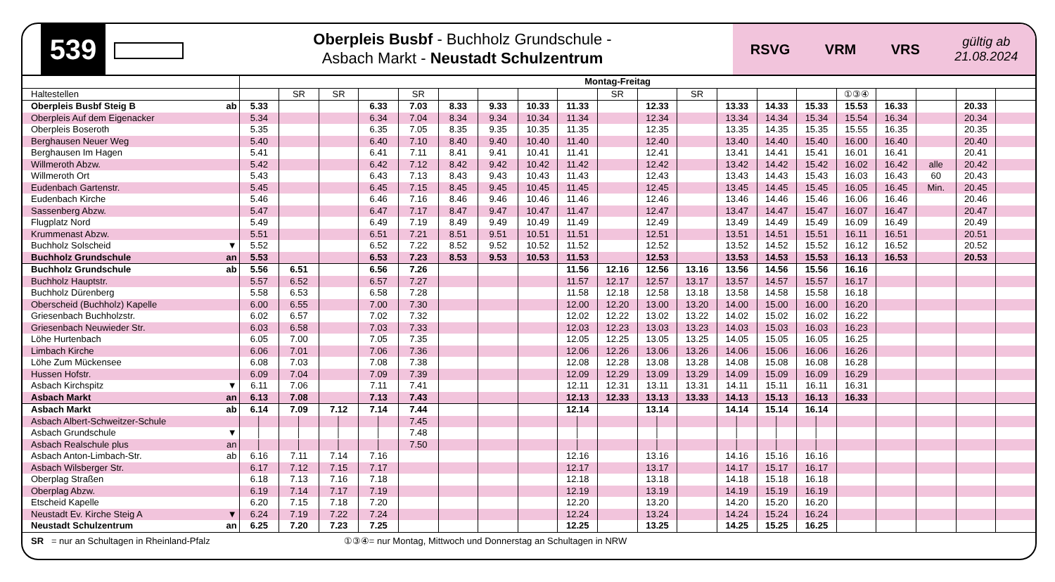539
Oberpleis Busbf - Buchholz Grundschule -
Asbach Markt - Neustadt Schulzentrum
RSVG VRM VRS gültig ab
21.08.2024
| | | Montag-Freitag | | | | | | | | | | | | | | | | | | | |
| Haltestellen | | | SR | SR | | SR | | | | | SR | | SR | | | | ①③④ | | | | |
| Oberpleis Busbf Steig B | ab | 5.33 | | | 6.33 | 7.03 | 8.33 | 9.33 | 10.33 | 11.33 | | 12.33 | | 13.33 | 14.33 | 15.33 | 15.53 | 16.33 | | 20.33 | |
| Oberpleis Auf dem Eigenacker | | 5.34 | | | 6.34 | 7.04 | 8.34 | 9.34 | 10.34 | 11.34 | | 12.34 | | 13.34 | 14.34 | 15.34 | 15.54 | 16.34 | | 20.34 | |
| Oberpleis Boseroth | | 5.35 | | | 6.35 | 7.05 | 8.35 | 9.35 | 10.35 | 11.35 | | 12.35 | | 13.35 | 14.35 | 15.35 | 15.55 | 16.35 | | 20.35 | |
| Berghausen Neuer Weg | | 5.40 | | | 6.40 | 7.10 | 8.40 | 9.40 | 10.40 | 11.40 | | 12.40 | | 13.40 | 14.40 | 15.40 | 16.00 | 16.40 | | 20.40 | |
| Berghausen Im Hagen | | 5.41 | | | 6.41 | 7.11 | 8.41 | 9.41 | 10.41 | 11.41 | | 12.41 | | 13.41 | 14.41 | 15.41 | 16.01 | 16.41 | | 20.41 | |
| Willmeroth Abzw. | | 5.42 | | | 6.42 | 7.12 | 8.42 | 9.42 | 10.42 | 11.42 | | 12.42 | | 13.42 | 14.42 | 15.42 | 16.02 | 16.42 | alle | 20.42 | |
| Willmeroth Ort | | 5.43 | | | 6.43 | 7.13 | 8.43 | 9.43 | 10.43 | 11.43 | | 12.43 | | 13.43 | 14.43 | 15.43 | 16.03 | 16.43 | 60 | 20.43 | |
| Eudenbach Gartenstr. | | 5.45 | | | 6.45 | 7.15 | 8.45 | 9.45 | 10.45 | 11.45 | | 12.45 | | 13.45 | 14.45 | 15.45 | 16.05 | 16.45 | Min. | 20.45 | |
| Eudenbach Kirche | | 5.46 | | | 6.46 | 7.16 | 8.46 | 9.46 | 10.46 | 11.46 | | 12.46 | | 13.46 | 14.46 | 15.46 | 16.06 | 16.46 | | 20.46 | |
| Sassenberg Abzw. | | 5.47 | | | 6.47 | 7.17 | 8.47 | 9.47 | 10.47 | 11.47 | | 12.47 | | 13.47 | 14.47 | 15.47 | 16.07 | 16.47 | | 20.47 | |
| Flugplatz Nord | | 5.49 | | | 6.49 | 7.19 | 8.49 | 9.49 | 10.49 | 11.49 | | 12.49 | | 13.49 | 14.49 | 15.49 | 16.09 | 16.49 | | 20.49 | |
| Krummenast Abzw. | | 5.51 | | | 6.51 | 7.21 | 8.51 | 9.51 | 10.51 | 11.51 | | 12.51 | | 13.51 | 14.51 | 15.51 | 16.11 | 16.51 | | 20.51 | |
| Buchholz Solscheid | ▼ | 5.52 | | | 6.52 | 7.22 | 8.52 | 9.52 | 10.52 | 11.52 | | 12.52 | | 13.52 | 14.52 | 15.52 | 16.12 | 16.52 | | 20.52 | |
| Buchholz Grundschule | an | 5.53 | | | 6.53 | 7.23 | 8.53 | 9.53 | 10.53 | 11.53 | | 12.53 | | 13.53 | 14.53 | 15.53 | 16.13 | 16.53 | | 20.53 | |
| Buchholz Grundschule | ab | 5.56 | 6.51 | | 6.56 | 7.26 | | | | 11.56 | 12.16 | 12.56 | 13.16 | 13.56 | 14.56 | 15.56 | 16.16 | | | | |
| Buchholz Hauptstr. | | 5.57 | 6.52 | | 6.57 | 7.27 | | | | 11.57 | 12.17 | 12.57 | 13.17 | 13.57 | 14.57 | 15.57 | 16.17 | | | | |
| Buchholz Dürenberg | | 5.58 | 6.53 | | 6.58 | 7.28 | | | | 11.58 | 12.18 | 12.58 | 13.18 | 13.58 | 14.58 | 15.58 | 16.18 | | | | |
| Oberscheid (Buchholz) Kapelle | | 6.00 | 6.55 | | 7.00 | 7.30 | | | | 12.00 | 12.20 | 13.00 | 13.20 | 14.00 | 15.00 | 16.00 | 16.20 | | | | |
| Griesenbach Buchholzstr. | | 6.02 | 6.57 | | 7.02 | 7.32 | | | | 12.02 | 12.22 | 13.02 | 13.22 | 14.02 | 15.02 | 16.02 | 16.22 | | | | |
| Griesenbach Neuwieder Str. | | 6.03 | 6.58 | | 7.03 | 7.33 | | | | 12.03 | 12.23 | 13.03 | 13.23 | 14.03 | 15.03 | 16.03 | 16.23 | | | | |
| Löhe Hurtenbach | | 6.05 | 7.00 | | 7.05 | 7.35 | | | | 12.05 | 12.25 | 13.05 | 13.25 | 14.05 | 15.05 | 16.05 | 16.25 | | | | |
| Limbach Kirche | | 6.06 | 7.01 | | 7.06 | 7.36 | | | | 12.06 | 12.26 | 13.06 | 13.26 | 14.06 | 15.06 | 16.06 | 16.26 | | | | |
| Löhe Zum Mückensee | | 6.08 | 7.03 | | 7.08 | 7.38 | | | | 12.08 | 12.28 | 13.08 | 13.28 | 14.08 | 15.08 | 16.08 | 16.28 | | | | |
| Hussen Hofstr. | | 6.09 | 7.04 | | 7.09 | 7.39 | | | | 12.09 | 12.29 | 13.09 | 13.29 | 14.09 | 15.09 | 16.09 | 16.29 | | | | |
| Asbach Kirchspitz | ▼ | 6.11 | 7.06 | | 7.11 | 7.41 | | | | 12.11 | 12.31 | 13.11 | 13.31 | 14.11 | 15.11 | 16.11 | 16.31 | | | | |
| Asbach Markt | an | 6.13 | 7.08 | | 7.13 | 7.43 | | | | 12.13 | 12.33 | 13.13 | 13.33 | 14.13 | 15.13 | 16.13 | 16.33 | | | | |
| Asbach Markt | ab | 6.14 | 7.09 | 7.12 | 7.14 | 7.44 | | | | 12.14 | | 13.14 | | 14.14 | 15.14 | 16.14 | | | | | |
| Asbach Albert-Schweitzer-Schule | | │ | │ | │ | │ | 7.45 | | | | │ | | │ | | │ | │ | │ | | | | | |
| Asbach Grundschule | ▼ | │ | │ | │ | │ | 7.48 | | | | │ | | │ | | │ | │ | │ | | | | | |
| Asbach Realschule plus | an | │ | │ | │ | │ | 7.50 | | | | │ | | │ | | │ | │ | │ | | | | | |
| Asbach Anton-Limbach-Str. | ab | 6.16 | 7.11 | 7.14 | 7.16 | | | | | 12.16 | | 13.16 | | 14.16 | 15.16 | 16.16 | | | | | |
| Asbach Wilsberger Str. | | 6.17 | 7.12 | 7.15 | 7.17 | | | | | 12.17 | | 13.17 | | 14.17 | 15.17 | 16.17 | | | | | |
| Oberplag Straßen | | 6.18 | 7.13 | 7.16 | 7.18 | | | | | 12.18 | | 13.18 | | 14.18 | 15.18 | 16.18 | | | | | |
| Oberplag Abzw. | | 6.19 | 7.14 | 7.17 | 7.19 | | | | | 12.19 | | 13.19 | | 14.19 | 15.19 | 16.19 | | | | | |
| Etscheid Kapelle | | 6.20 | 7.15 | 7.18 | 7.20 | | | | | 12.20 | | 13.20 | | 14.20 | 15.20 | 16.20 | | | | | |
| Neustadt Ev. Kirche Steig A | ▼ | 6.24 | 7.19 | 7.22 | 7.24 | | | | | 12.24 | | 13.24 | | 14.24 | 15.24 | 16.24 | | | | | |
| Neustadt Schulzentrum | an | 6.25 | 7.20 | 7.23 | 7.25 | | | | | 12.25 | | 13.25 | | 14.25 | 15.25 | 16.25 | | | | | |
SR = nur an Schultagen in Rheinland-Pfalz ①③④= nur Montag, Mittwoch und Donnerstag an Schultagen in NRW